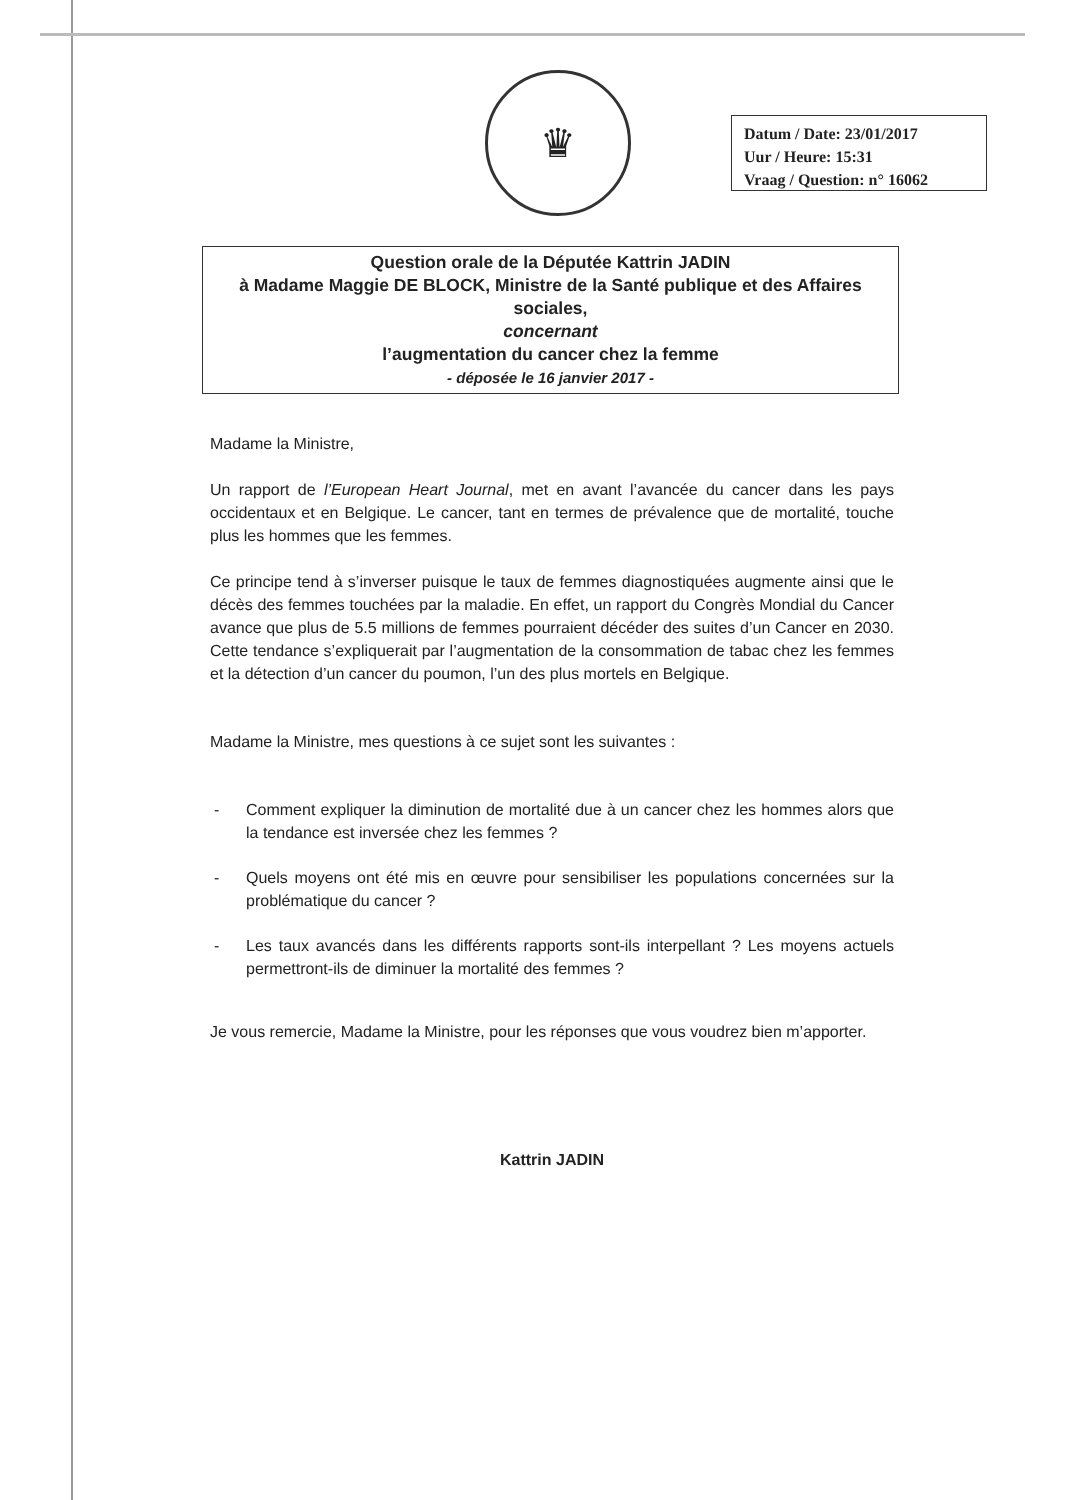♛
Datum / Date: 23/01/2017
Uur / Heure: 15:31
Vraag / Question: n° 16062
Question orale de la Députée Kattrin JADIN
à Madame Maggie DE BLOCK, Ministre de la Santé publique et des Affaires sociales,
concernant
l’augmentation du cancer chez la femme
- déposée le 16 janvier 2017 -
Madame la Ministre,
Un rapport de l’European Heart Journal, met en avant l’avancée du cancer dans les pays occidentaux et en Belgique. Le cancer, tant en termes de prévalence que de mortalité, touche plus les hommes que les femmes.
Ce principe tend à s’inverser puisque le taux de femmes diagnostiquées augmente ainsi que le décès des femmes touchées par la maladie. En effet, un rapport du Congrès Mondial du Cancer avance que plus de 5.5 millions de femmes pourraient décéder des suites d’un Cancer en 2030. Cette tendance s’expliquerait par l’augmentation de la consommation de tabac chez les femmes et la détection d’un cancer du poumon, l’un des plus mortels en Belgique.
Madame la Ministre, mes questions à ce sujet sont les suivantes :
- Comment expliquer la diminution de mortalité due à un cancer chez les hommes alors que la tendance est inversée chez les femmes ?
- Quels moyens ont été mis en œuvre pour sensibiliser les populations concernées sur la problématique du cancer ?
- Les taux avancés dans les différents rapports sont-ils interpellant ? Les moyens actuels permettront-ils de diminuer la mortalité des femmes ?
Je vous remercie, Madame la Ministre, pour les réponses que vous voudrez bien m’apporter.
Kattrin JADIN